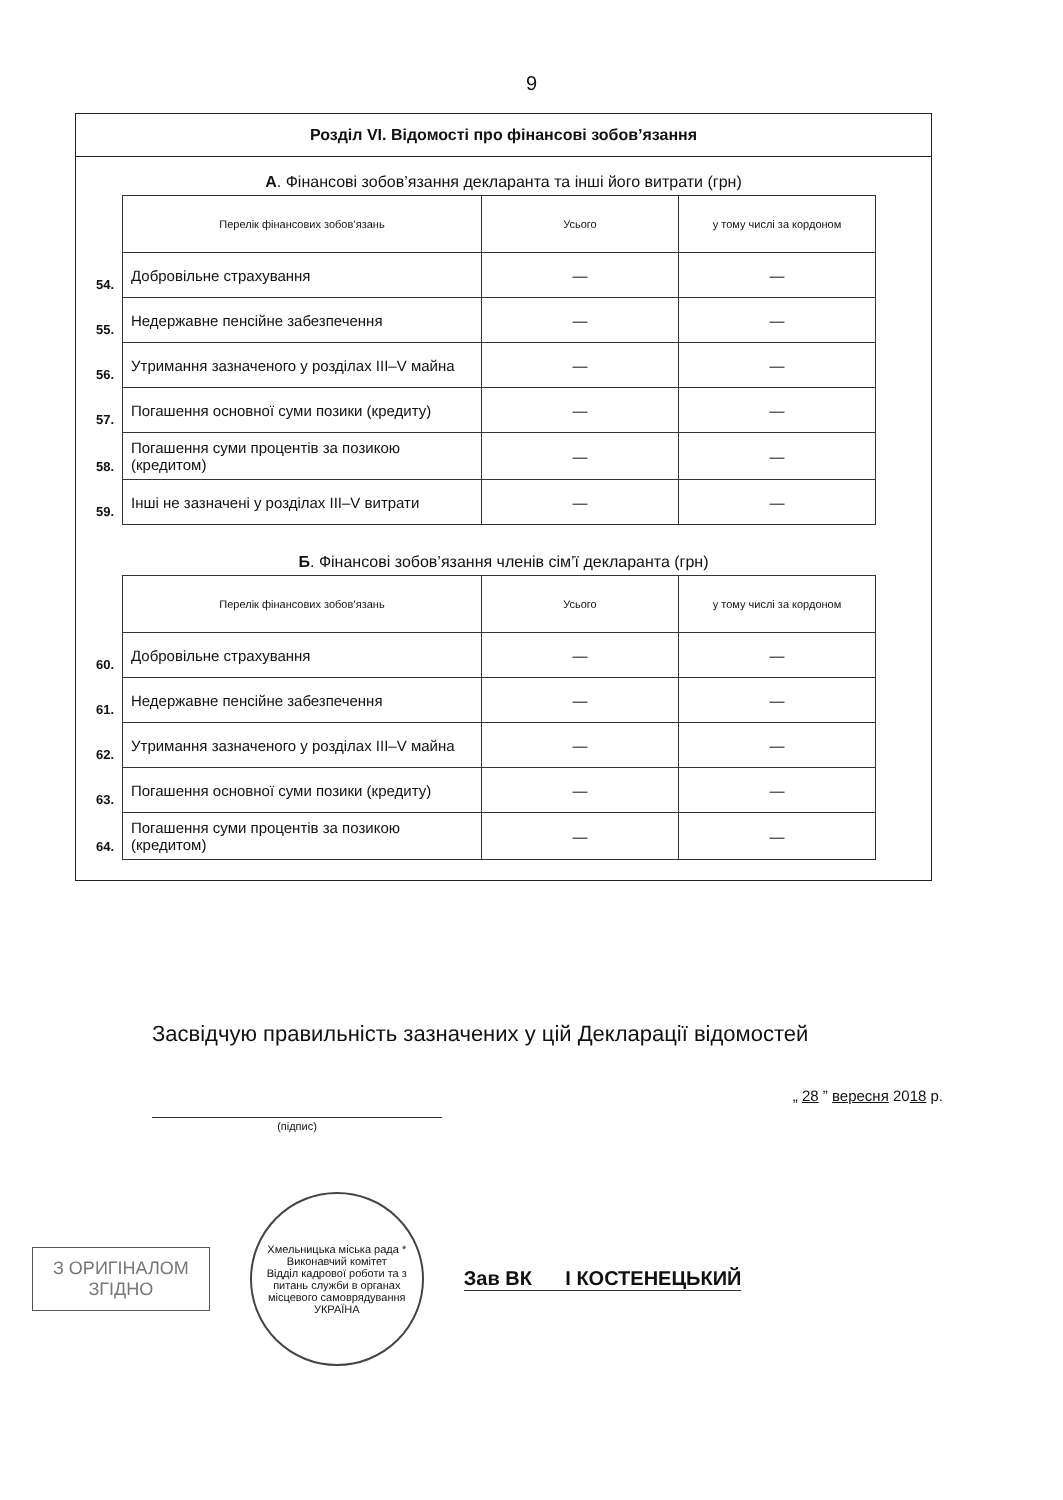9
Розділ VI. Відомості про фінансові зобов’язання
А. Фінансові зобов’язання декларанта та інші його витрати (грн)
| | Перелік фінансових зобов’язань | Усього | у тому числі за кордоном |
| 54. | Добровільне страхування | — | — |
| 55. | Недержавне пенсійне забезпечення | — | — |
| 56. | Утримання зазначеного у розділах III–V майна | — | — |
| 57. | Погашення основної суми позики (кредиту) | — | — |
| 58. | Погашення суми процентів за позикою (кредитом) | — | — |
| 59. | Інші не зазначені у розділах III–V витрати | — | — |
Б. Фінансові зобов’язання членів сім’ї декларанта (грн)
| | Перелік фінансових зобов’язань | Усього | у тому числі за кордоном |
| 60. | Добровільне страхування | — | — |
| 61. | Недержавне пенсійне забезпечення | — | — |
| 62. | Утримання зазначеного у розділах III–V майна | — | — |
| 63. | Погашення основної суми позики (кредиту) | — | — |
| 64. | Погашення суми процентів за позикою (кредитом) | — | — |
Засвідчую правильність зазначених у цій Декларації відомостей
(підпис) „ 28 ” вересня 2018 р.
З ОРИГІНАЛОМ
ЗГІДНО
Хмельницька міська рада * Виконавчий комітет
Відділ кадрової роботи та з питань служби в органах місцевого самоврядування
УКРАЇНА
Зав ВК І КОСТЕНЕЦЬКИЙ